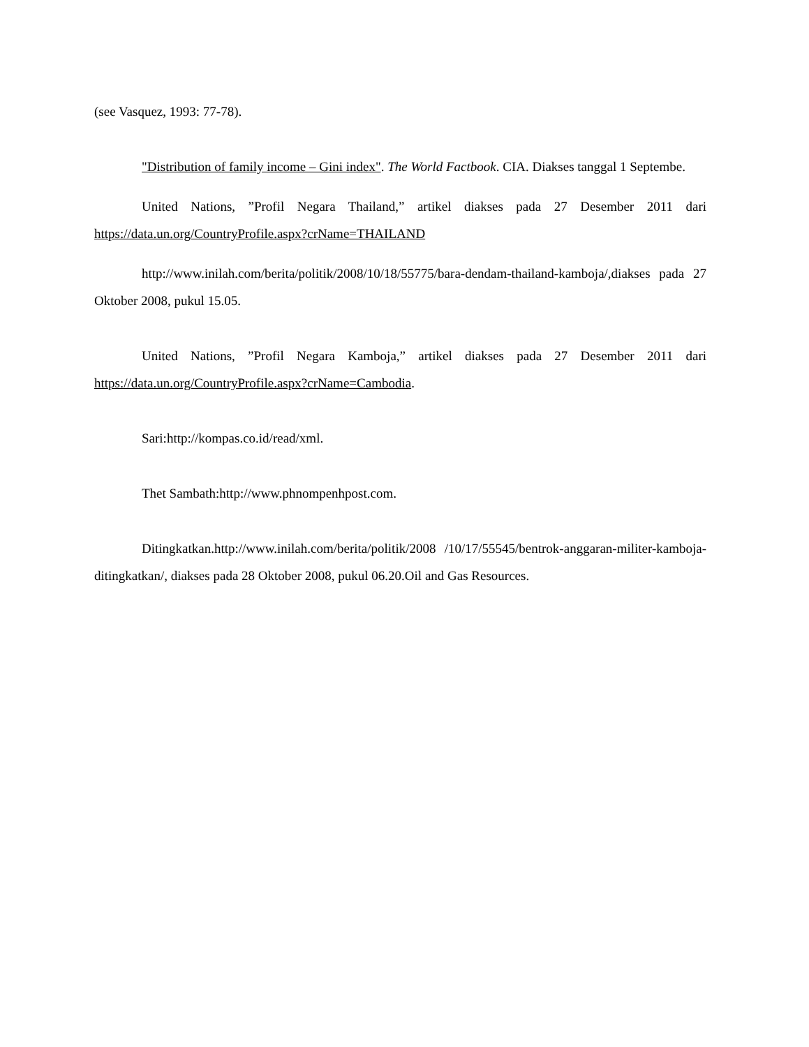(see Vasquez, 1993: 77-78).
"Distribution of family income – Gini index". The World Factbook. CIA. Diakses tanggal 1 Septembe.
United Nations, ”Profil Negara Thailand,” artikel diakses pada 27 Desember 2011 dari https://data.un.org/CountryProfile.aspx?crName=THAILAND
http://www.inilah.com/berita/politik/2008/10/18/55775/bara-dendam-thailand-kamboja/,diakses pada 27 Oktober 2008, pukul 15.05.
United Nations, ”Profil Negara Kamboja,” artikel diakses pada 27 Desember 2011 dari https://data.un.org/CountryProfile.aspx?crName=Cambodia.
Sari:http://kompas.co.id/read/xml.
Thet Sambath:http://www.phnompenhpost.com.
Ditingkatkan.http://www.inilah.com/berita/politik/2008 /10/17/55545/bentrok-anggaran-militer-kamboja-ditingkatkan/, diakses pada 28 Oktober 2008, pukul 06.20.Oil and Gas Resources.